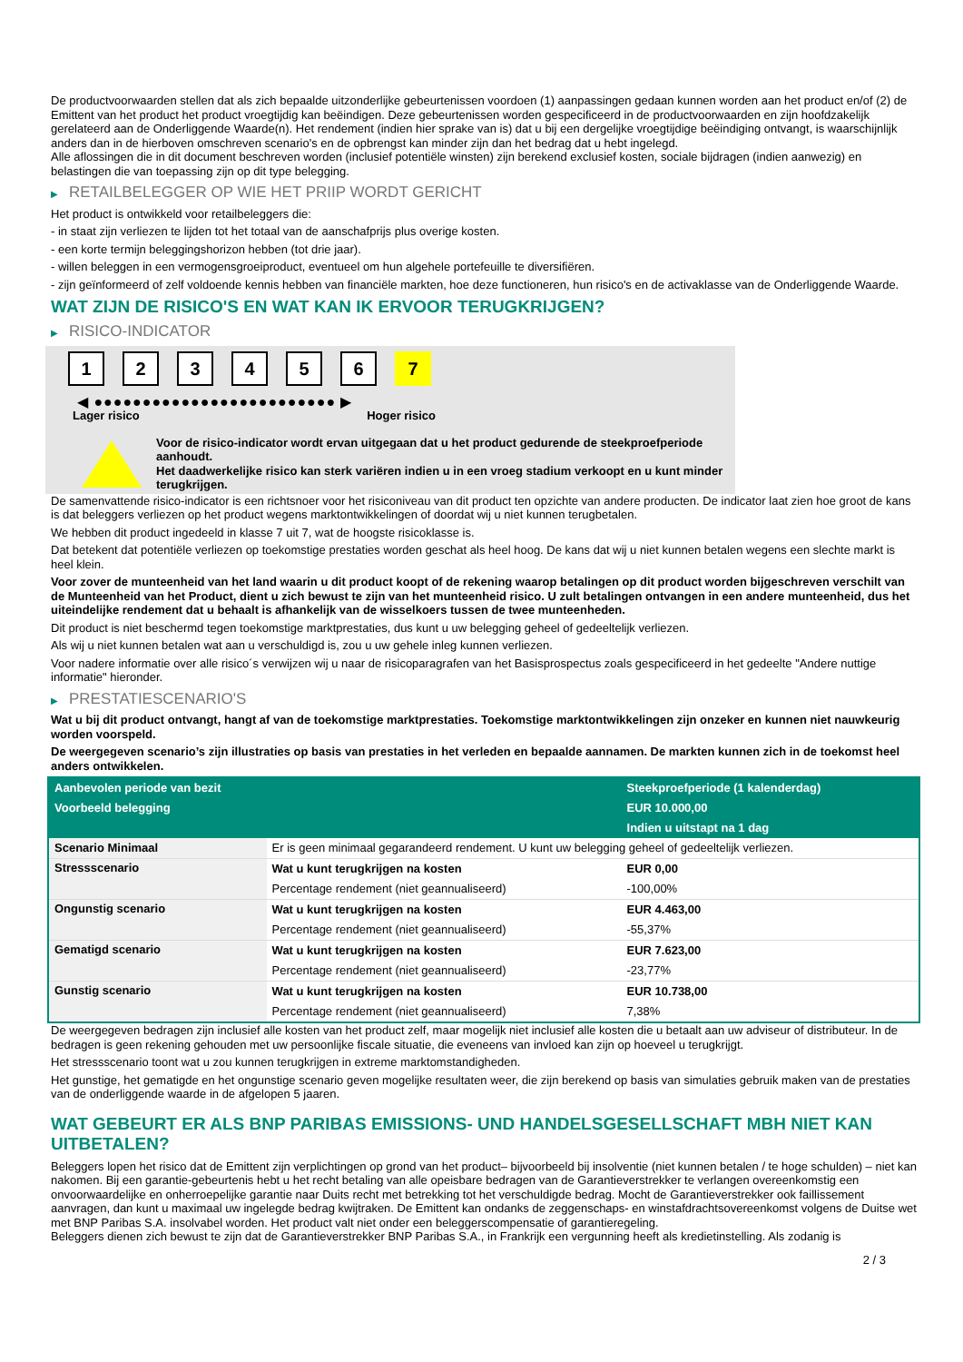De productvoorwaarden stellen dat als zich bepaalde uitzonderlijke gebeurtenissen voordoen (1) aanpassingen gedaan kunnen worden aan het product en/of (2) de Emittent van het product het product vroegtijdig kan beëindigen. Deze gebeurtenissen worden gespecificeerd in de productvoorwaarden en zijn hoofdzakelijk gerelateerd aan de Onderliggende Waarde(n). Het rendement (indien hier sprake van is) dat u bij een dergelijke vroegtijdige beëindiging ontvangt, is waarschijnlijk anders dan in de hierboven omschreven scenario's en de opbrengst kan minder zijn dan het bedrag dat u hebt ingelegd.
Alle aflossingen die in dit document beschreven worden (inclusief potentiële winsten) zijn berekend exclusief kosten, sociale bijdragen (indien aanwezig) en belastingen die van toepassing zijn op dit type belegging.
▶ RETAILBELEGGER OP WIE HET PRIIP WORDT GERICHT
Het product is ontwikkeld voor retailbeleggers die:
- in staat zijn verliezen te lijden tot het totaal van de aanschafprijs plus overige kosten.
- een korte termijn beleggingshorizon hebben (tot drie jaar).
- willen beleggen in een vermogensgroeiproduct, eventueel om hun algehele portefeuille te diversifiëren.
- zijn geïnformeerd of zelf voldoende kennis hebben van financiële markten, hoe deze functioneren, hun risico's en de activaklasse van de Onderliggende Waarde.
WAT ZIJN DE RISICO'S EN WAT KAN IK ERVOOR TERUGKRIJGEN?
▶ RISICO-INDICATOR
1 2 3 4 5 6 7
◀ ●●●●●●●●●●●●●●●●●●●●●●●●● ▶
Lager risico Hoger risico
Voor de risico-indicator wordt ervan uitgegaan dat u het product gedurende de steekproefperiode aanhoudt.
Het daadwerkelijke risico kan sterk variëren indien u in een vroeg stadium verkoopt en u kunt minder terugkrijgen.
De samenvattende risico-indicator is een richtsnoer voor het risiconiveau van dit product ten opzichte van andere producten. De indicator laat zien hoe groot de kans is dat beleggers verliezen op het product wegens marktontwikkelingen of doordat wij u niet kunnen terugbetalen.
We hebben dit product ingedeeld in klasse 7 uit 7, wat de hoogste risicoklasse is.
Dat betekent dat potentiële verliezen op toekomstige prestaties worden geschat als heel hoog. De kans dat wij u niet kunnen betalen wegens een slechte markt is heel klein.
Voor zover de munteenheid van het land waarin u dit product koopt of de rekening waarop betalingen op dit product worden bijgeschreven verschilt van de Munteenheid van het Product, dient u zich bewust te zijn van het munteenheid risico. U zult betalingen ontvangen in een andere munteenheid, dus het uiteindelijke rendement dat u behaalt is afhankelijk van de wisselkoers tussen de twee munteenheden.
Dit product is niet beschermd tegen toekomstige marktprestaties, dus kunt u uw belegging geheel of gedeeltelijk verliezen.
Als wij u niet kunnen betalen wat aan u verschuldigd is, zou u uw gehele inleg kunnen verliezen.
Voor nadere informatie over alle risico´s verwijzen wij u naar de risicoparagrafen van het Basisprospectus zoals gespecificeerd in het gedeelte "Andere nuttige informatie" hieronder.
▶ PRESTATIESCENARIO'S
Wat u bij dit product ontvangt, hangt af van de toekomstige marktprestaties. Toekomstige marktontwikkelingen zijn onzeker en kunnen niet nauwkeurig worden voorspeld.
De weergegeven scenario’s zijn illustraties op basis van prestaties in het verleden en bepaalde aannamen. De markten kunnen zich in de toekomst heel anders ontwikkelen.
| Aanbevolen periode van bezit | | Steekproefperiode (1 kalenderdag) |
| Voorbeeld belegging | | EUR 10.000,00 |
| | | Indien u uitstapt na 1 dag |
| Scenario Minimaal | Er is geen minimaal gegarandeerd rendement. U kunt uw belegging geheel of gedeeltelijk verliezen. | |
| Stressscenario | Wat u kunt terugkrijgen na kosten | EUR 0,00 |
| | Percentage rendement (niet geannualiseerd) | -100,00% |
| Ongunstig scenario | Wat u kunt terugkrijgen na kosten | EUR 4.463,00 |
| | Percentage rendement (niet geannualiseerd) | -55,37% |
| Gematigd scenario | Wat u kunt terugkrijgen na kosten | EUR 7.623,00 |
| | Percentage rendement (niet geannualiseerd) | -23,77% |
| Gunstig scenario | Wat u kunt terugkrijgen na kosten | EUR 10.738,00 |
| | Percentage rendement (niet geannualiseerd) | 7,38% |
De weergegeven bedragen zijn inclusief alle kosten van het product zelf, maar mogelijk niet inclusief alle kosten die u betaalt aan uw adviseur of distributeur. In de bedragen is geen rekening gehouden met uw persoonlijke fiscale situatie, die eveneens van invloed kan zijn op hoeveel u terugkrijgt.
Het stressscenario toont wat u zou kunnen terugkrijgen in extreme marktomstandigheden.
Het gunstige, het gematigde en het ongunstige scenario geven mogelijke resultaten weer, die zijn berekend op basis van simulaties gebruik maken van de prestaties van de onderliggende waarde in de afgelopen 5 jaaren.
WAT GEBEURT ER ALS BNP PARIBAS EMISSIONS- UND HANDELSGESELLSCHAFT MBH NIET KAN UITBETALEN?
Beleggers lopen het risico dat de Emittent zijn verplichtingen op grond van het product– bijvoorbeeld bij insolventie (niet kunnen betalen / te hoge schulden) – niet kan nakomen. Bij een garantie-gebeurtenis hebt u het recht betaling van alle opeisbare bedragen van de Garantieverstrekker te verlangen overeenkomstig een onvoorwaardelijke en onherroepelijke garantie naar Duits recht met betrekking tot het verschuldigde bedrag. Mocht de Garantieverstrekker ook faillissement aanvragen, dan kunt u maximaal uw ingelegde bedrag kwijtraken. De Emittent kan ondanks de zeggenschaps- en winstafdrachtsovereenkomst volgens de Duitse wet met BNP Paribas S.A. insolvabel worden. Het product valt niet onder een beleggerscompensatie of garantieregeling.
Beleggers dienen zich bewust te zijn dat de Garantieverstrekker BNP Paribas S.A., in Frankrijk een vergunning heeft als kredietinstelling. Als zodanig is
2 / 3